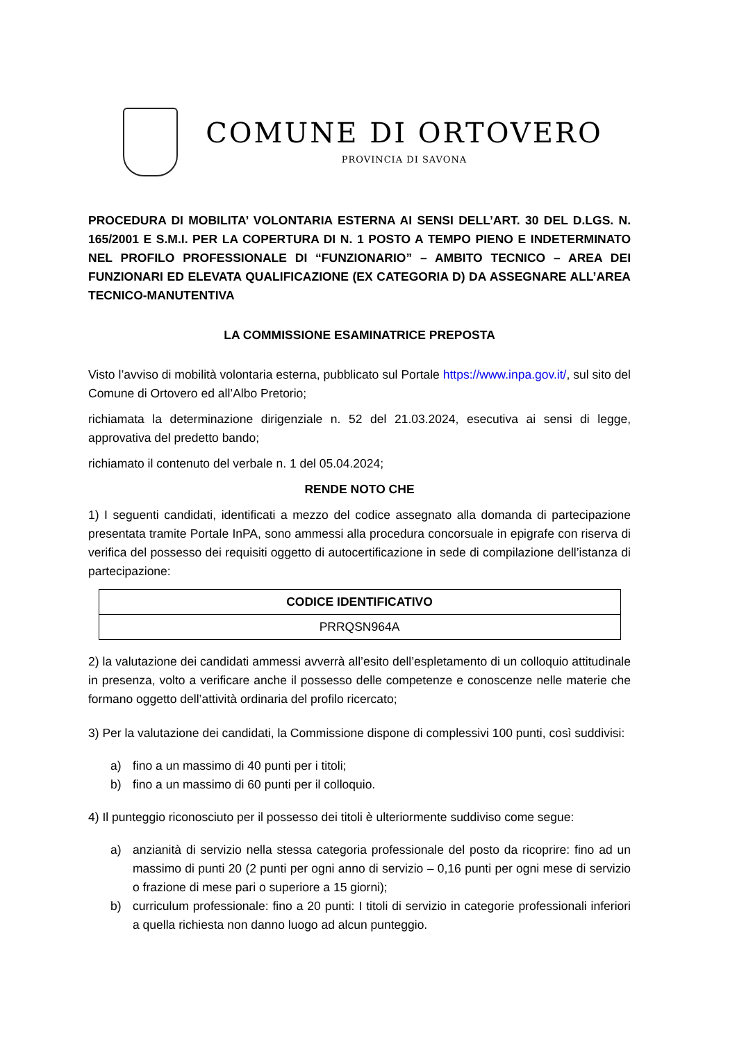COMUNE DI ORTOVERO
PROVINCIA DI SAVONA
PROCEDURA DI MOBILITA’ VOLONTARIA ESTERNA AI SENSI DELL’ART. 30 DEL D.LGS. N. 165/2001 E S.M.I. PER LA COPERTURA DI N. 1 POSTO A TEMPO PIENO E INDETERMINATO NEL PROFILO PROFESSIONALE DI “FUNZIONARIO” – AMBITO TECNICO – AREA DEI FUNZIONARI ED ELEVATA QUALIFICAZIONE (EX CATEGORIA D) DA ASSEGNARE ALL’AREA TECNICO-MANUTENTIVA
LA COMMISSIONE ESAMINATRICE PREPOSTA
Visto l’avviso di mobilità volontaria esterna, pubblicato sul Portale https://www.inpa.gov.it/, sul sito del Comune di Ortovero ed all’Albo Pretorio;
richiamata la determinazione dirigenziale n. 52 del 21.03.2024, esecutiva ai sensi di legge, approvativa del predetto bando;
richiamato il contenuto del verbale n. 1 del 05.04.2024;
RENDE NOTO CHE
1) I seguenti candidati, identificati a mezzo del codice assegnato alla domanda di partecipazione presentata tramite Portale InPA, sono ammessi alla procedura concorsuale in epigrafe con riserva di verifica del possesso dei requisiti oggetto di autocertificazione in sede di compilazione dell’istanza di partecipazione:
| CODICE IDENTIFICATIVO |
| --- |
| PRRQSN964A |
2) la valutazione dei candidati ammessi avverrà all’esito dell’espletamento di un colloquio attitudinale in presenza, volto a verificare anche il possesso delle competenze e conoscenze nelle materie che formano oggetto dell’attività ordinaria del profilo ricercato;
3) Per la valutazione dei candidati, la Commissione dispone di complessivi 100 punti, così suddivisi:
a) fino a un massimo di 40 punti per i titoli;
b) fino a un massimo di 60 punti per il colloquio.
4) Il punteggio riconosciuto per il possesso dei titoli è ulteriormente suddiviso come segue:
a) anzianità di servizio nella stessa categoria professionale del posto da ricoprire: fino ad un massimo di punti 20 (2 punti per ogni anno di servizio – 0,16 punti per ogni mese di servizio o frazione di mese pari o superiore a 15 giorni);
b) curriculum professionale: fino a 20 punti: I titoli di servizio in categorie professionali inferiori a quella richiesta non danno luogo ad alcun punteggio.